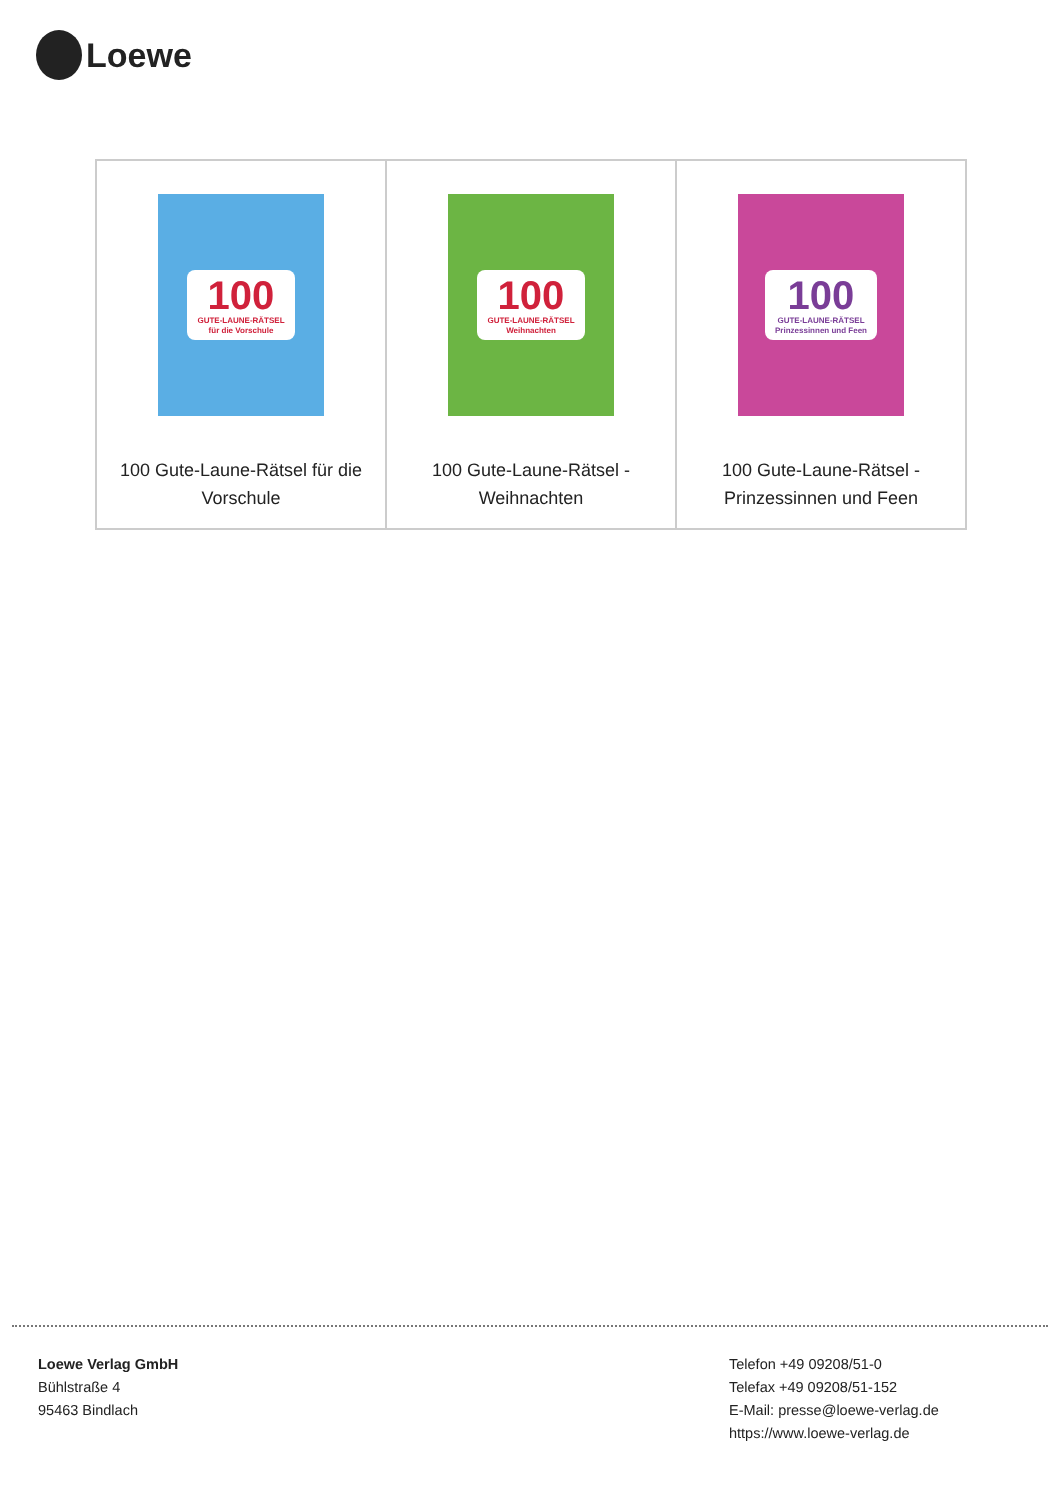Loewe
| 100 GUTE-LAUNE-RÄTSEL für die Vorschule 100 Gute-Laune-Rätsel für die Vorschule | 100 GUTE-LAUNE-RÄTSEL Weihnachten 100 Gute-Laune-Rätsel - Weihnachten | 100 GUTE-LAUNE-RÄTSEL Prinzessinnen und Feen 100 Gute-Laune-Rätsel - Prinzessinnen und Feen |
Loewe Verlag GmbH
Bühlstraße 4
95463 Bindlach
Telefon +49 09208/51-0
Telefax +49 09208/51-152
E-Mail: presse@loewe-verlag.de
https://www.loewe-verlag.de